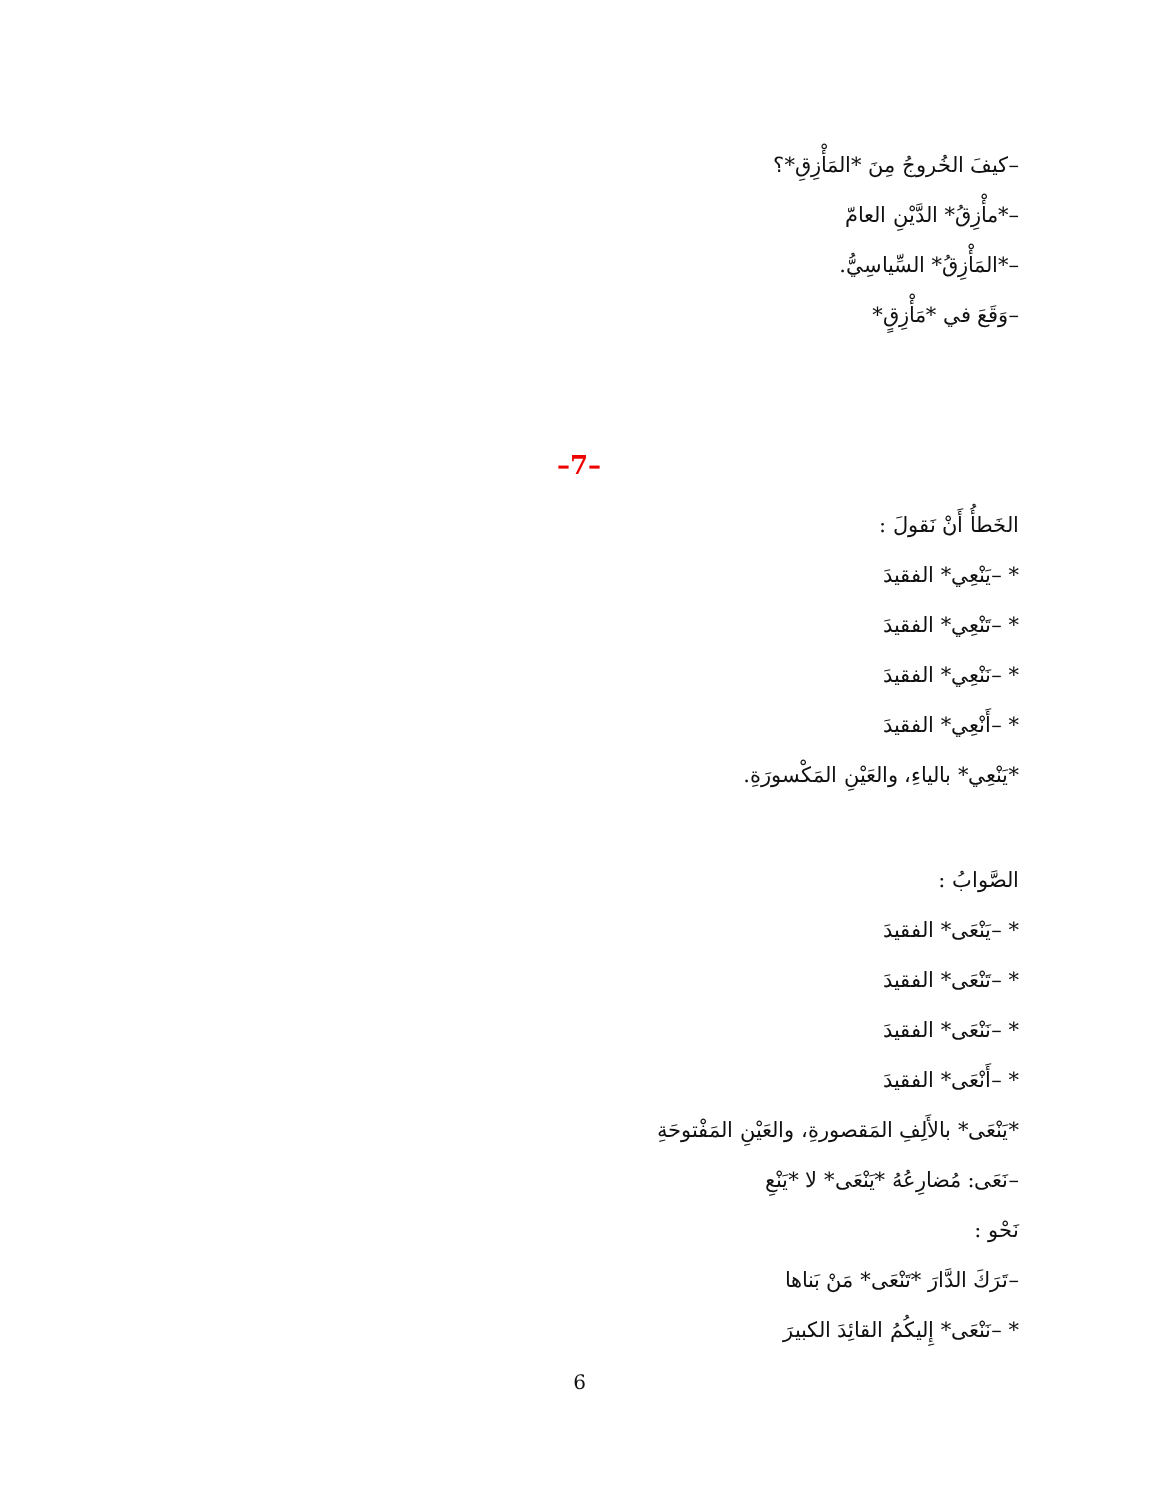–كيفَ الخُروجُ مِنَ *المَأْزِقِ*؟
–*مأْزِقُ* الدَّيْنِ العامّ
–*المَأْزِقُ* السِّياسِيُّ.
–وَقَعَ في *مَأْزِقٍ*
–7–
الخَطأُ أَنْ نَقولَ :
* –يَنْعِي* الفقيدَ
* –تَنْعِي* الفقيدَ
* –نَنْعِي* الفقيدَ
* –أَنْعِي* الفقيدَ
*يَنْعِي* بالياءِ، والعَيْنِ المَكْسورَةِ.
الصَّوابُ :
* –يَنْعَى* الفقيدَ
* –تَنْعَى* الفقيدَ
* –نَنْعَى* الفقيدَ
* –أَنْعَى* الفقيدَ
*يَنْعَى* بالأَلِفِ المَقصورةِ، والعَيْنِ المَفْتوحَةِ
–نَعَى: مُضارِعُهُ *يَنْعَى* لا *يَنْعِ
نَحْو :
–تَرَكَ الدَّارَ *تَنْعَى* مَنْ بَناها
* –نَنْعَى* إِليكُمُ القائِدَ الكبيرَ
6